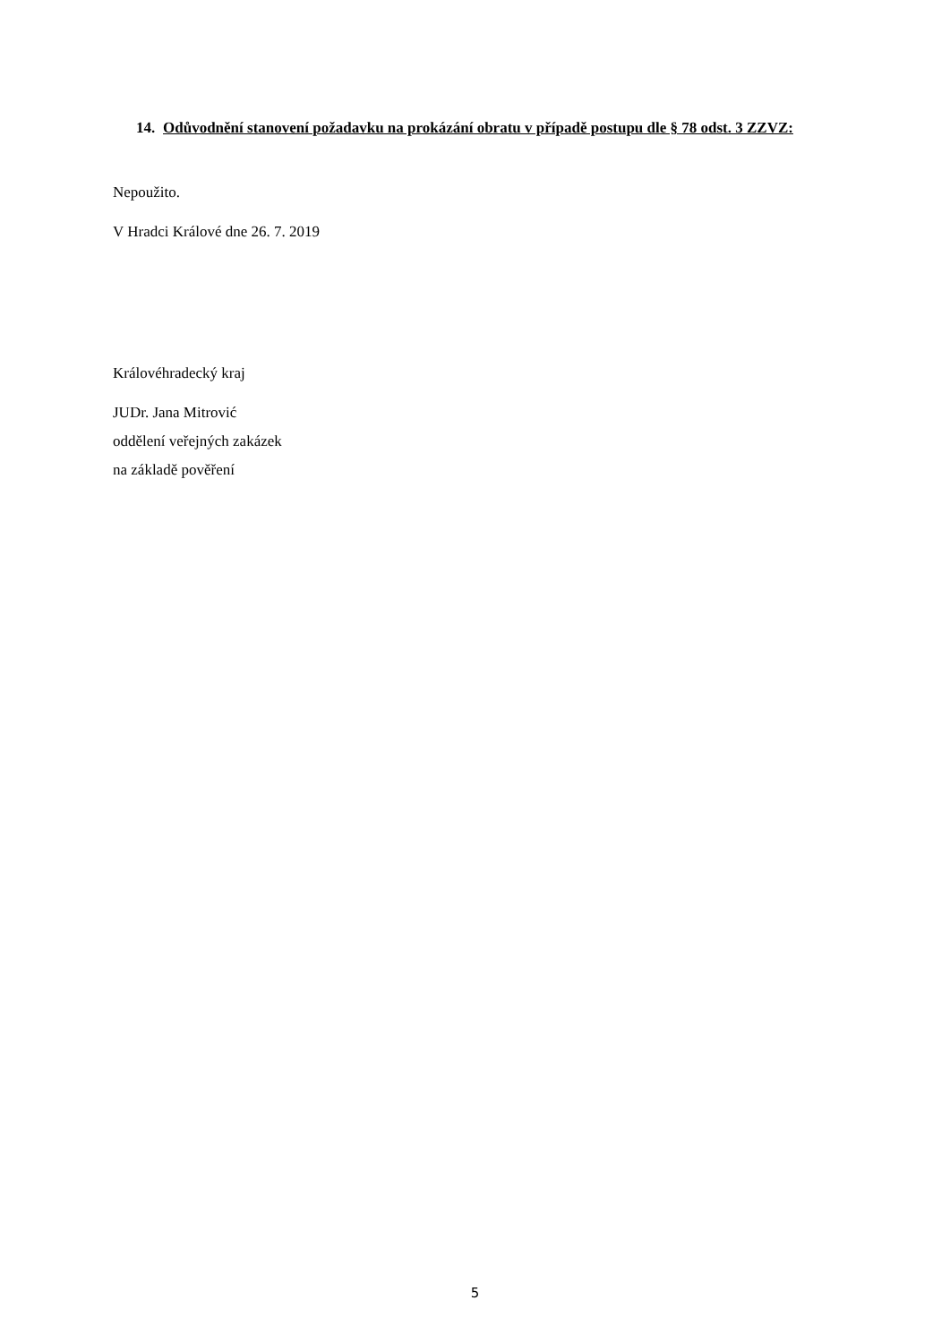14. Odůvodnění stanovení požadavku na prokázání obratu v případě postupu dle § 78 odst. 3 ZZVZ:
Nepoužito.
V Hradci Králové dne 26. 7. 2019
Královéhradecký kraj
JUDr. Jana Mitrović
oddělení veřejných zakázek
na základě pověření
5